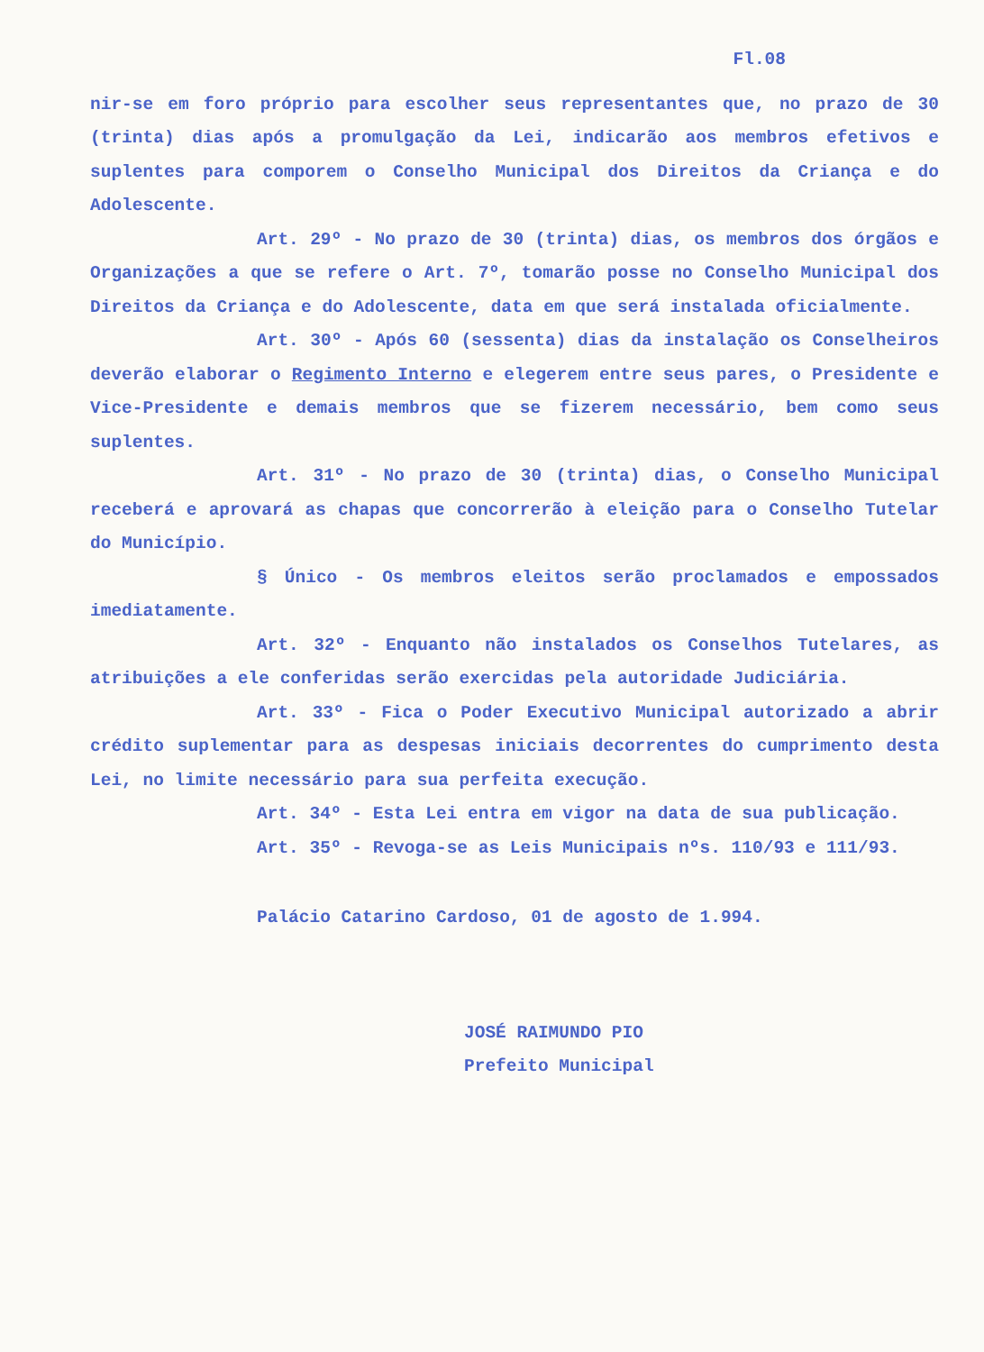Fl.08
nir-se em foro próprio para escolher seus representantes que, no prazo de 30 (trinta) dias após a promulgação da Lei, indicarão aos membros efetivos e suplentes para comporem o Conselho Municipal dos Direitos da Criança e do Adolescente.
Art. 29º - No prazo de 30 (trinta) dias, os membros dos órgãos e Organizações a que se refere o Art. 7º, tomarão posse no Conselho Municipal dos Direitos da Criança e do Adolescente, data em que será instalada oficialmente.
Art. 30º - Após 60 (sessenta) dias da instalação os Conselheiros deverão elaborar o Regimento Interno e elegerem entre seus pares, o Presidente e Vice-Presidente e demais membros que se fizerem necessário, bem como seus suplentes.
Art. 31º - No prazo de 30 (trinta) dias, o Conselho Municipal receberá e aprovará as chapas que concorrerão à eleição para o Conselho Tutelar do Município.
§ Único - Os membros eleitos serão proclamados e empossados imediatamente.
Art. 32º - Enquanto não instalados os Conselhos Tutelares, as atribuições a ele conferidas serão exercidas pela autoridade Judiciária.
Art. 33º - Fica o Poder Executivo Municipal autorizado a abrir crédito suplementar para as despesas iniciais decorrentes do cumprimento desta Lei, no limite necessário para sua perfeita execução.
Art. 34º - Esta Lei entra em vigor na data de sua publicação.
Art. 35º - Revoga-se as Leis Municipais nºs. 110/93 e 111/93.
Palácio Catarino Cardoso, 01 de agosto de 1.994.
JOSÉ RAIMUNDO PIO
Prefeito Municipal